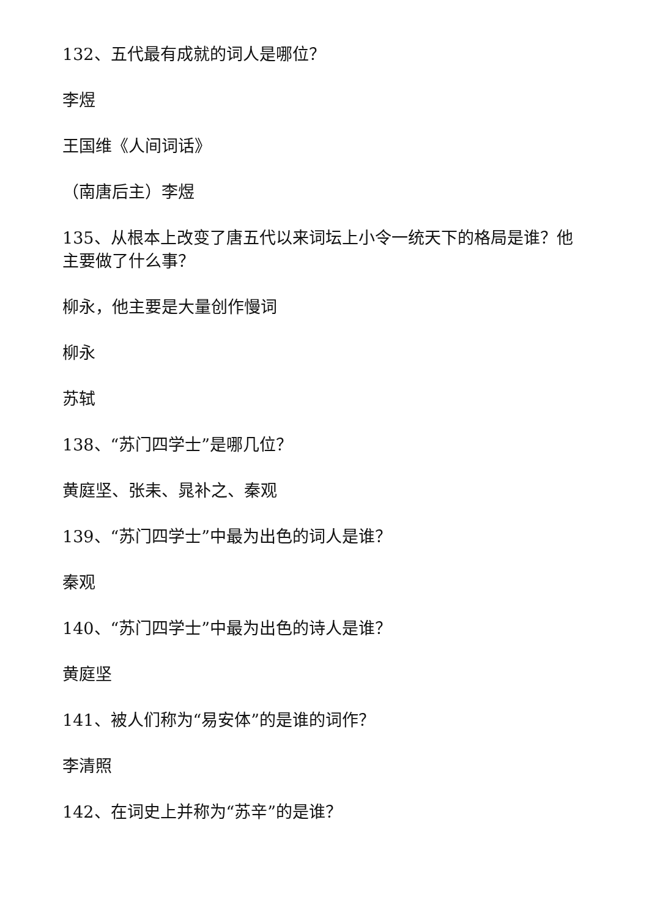132、五代最有成就的词人是哪位？
李煜
王国维《人间词话》
（南唐后主）李煜
135、从根本上改变了唐五代以来词坛上小令一统天下的格局是谁？他主要做了什么事？
柳永，他主要是大量创作慢词
柳永
苏轼
138、“苏门四学士”是哪几位？
黄庭坚、张耒、晁补之、秦观
139、“苏门四学士”中最为出色的词人是谁？
秦观
140、“苏门四学士”中最为出色的诗人是谁？
黄庭坚
141、被人们称为“易安体”的是谁的词作？
李清照
142、在词史上并称为“苏辛”的是谁？